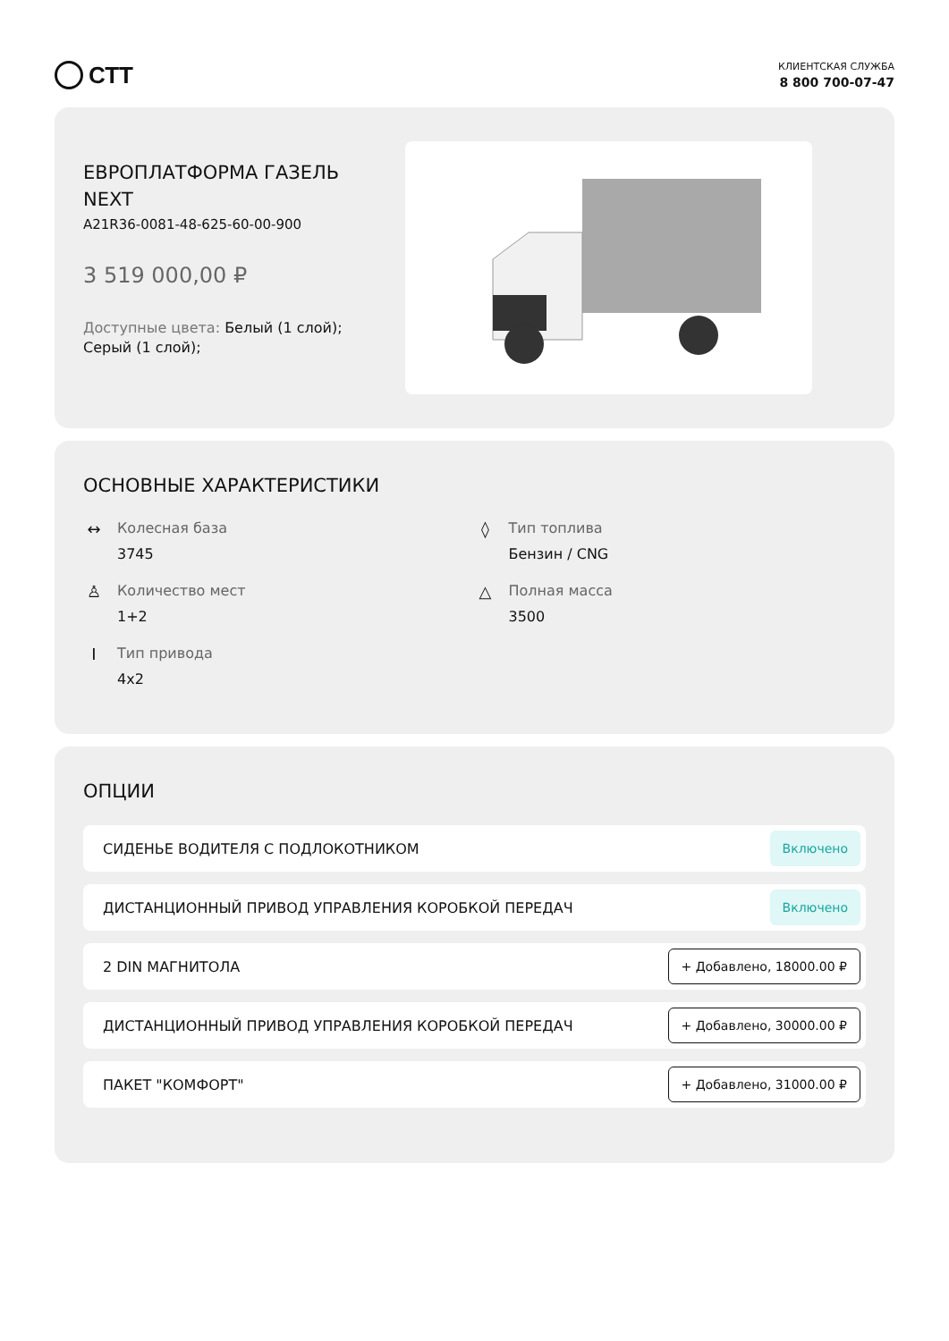СТТ
КЛИЕНТСКАЯ СЛУЖБА
8 800 700-07-47
ЕВРОПЛАТФОРМА ГАЗЕЛЬ NEXT
A21R36-0081-48-625-60-00-900
3 519 000,00 ₽
Доступные цвета: Белый (1 слой); Серый (1 слой);
ОСНОВНЫЕ ХАРАКТЕРИСТИКИ
↔ Колесная база
3745
◊ Тип топлива
Бензин / CNG
♙ Количество мест
1+2
△ Полная масса
3500
Ι Тип привода
4x2
ОПЦИИ
СИДЕНЬЕ ВОДИТЕЛЯ С ПОДЛОКОТНИКОМ Включено
ДИСТАНЦИОННЫЙ ПРИВОД УПРАВЛЕНИЯ КОРОБКОЙ ПЕРЕДАЧ Включено
2 DIN МАГНИТОЛА + Добавлено, 18000.00 ₽
ДИСТАНЦИОННЫЙ ПРИВОД УПРАВЛЕНИЯ КОРОБКОЙ ПЕРЕДАЧ + Добавлено, 30000.00 ₽
ПАКЕТ "КОМФОРТ" + Добавлено, 31000.00 ₽